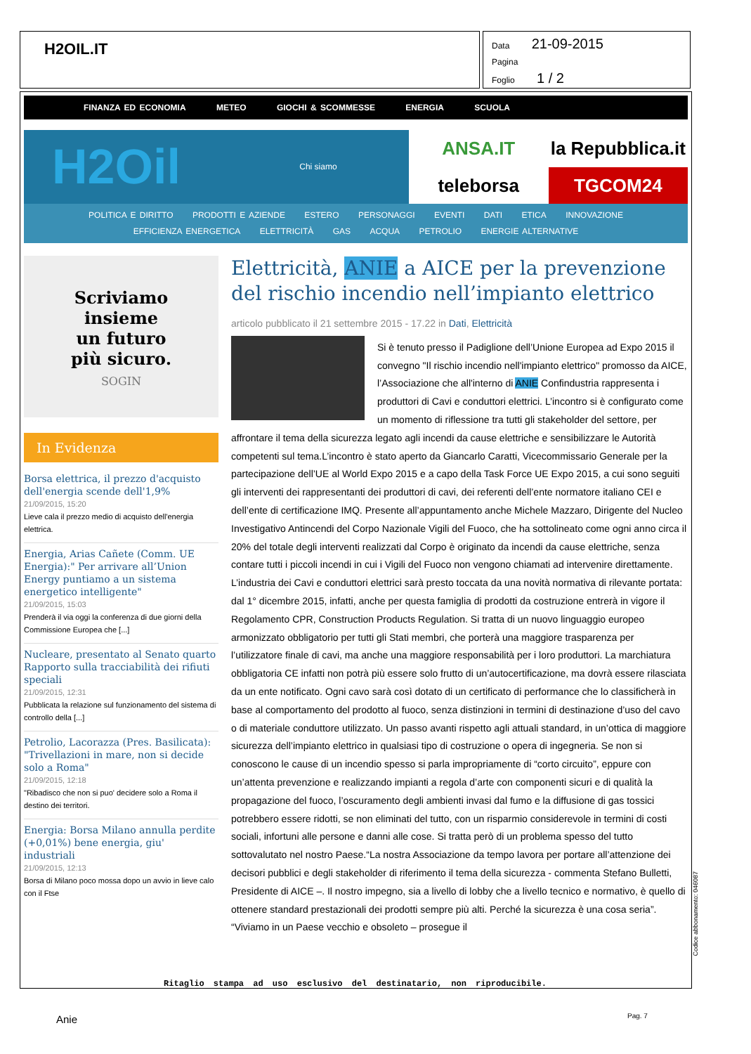H2OIL.IT
Data 21-09-2015
Pagina
Foglio 1 / 2
FINANZA ED ECONOMIA METEO GIOCHI & SCOMMESSE ENERGIA SCUOLA
H2Oil Chi siamo
ANSA.IT
la Repubblica.it
teleborsa
TGCOM24
POLITICA E DIRITTO PRODOTTI E AZIENDE ESTERO PERSONAGGI EVENTI DATI ETICA INNOVAZIONE
EFFICIENZA ENERGETICA ELETTRICITÀ GAS ACQUA PETROLIO ENERGIE ALTERNATIVE
Scriviamo
insieme
un futuro
più sicuro.
SOGIN
In Evidenza
Borsa elettrica, il prezzo d'acquisto dell'energia scende dell'1,9%
21/09/2015, 15:20
Lieve cala il prezzo medio di acquisto dell'energia elettrica.
Energia, Arias Cañete (Comm. UE Energia):" Per arrivare all’Union Energy puntiamo a un sistema energetico intelligente"
21/09/2015, 15:03
Prenderà il via oggi la conferenza di due giorni della Commissione Europea che [...]
Nucleare, presentato al Senato quarto Rapporto sulla tracciabilità dei rifiuti speciali
21/09/2015, 12:31
Pubblicata la relazione sul funzionamento del sistema di controllo della [...]
Petrolio, Lacorazza (Pres. Basilicata): "Trivellazioni in mare, non si decide solo a Roma"
21/09/2015, 12:18
"Ribadisco che non si puo' decidere solo a Roma il destino dei territori.
Energia: Borsa Milano annulla perdite (+0,01%) bene energia, giu' industriali
21/09/2015, 12:13
Borsa di Milano poco mossa dopo un avvio in lieve calo con il Ftse
Elettricità, ANIE a AICE per la prevenzione del rischio incendio nell’impianto elettrico
articolo pubblicato il 21 settembre 2015 - 17.22 in Dati, Elettricità
Si è tenuto presso il Padiglione dell’Unione Europea ad Expo 2015 il convegno "Il rischio incendio nell'impianto elettrico" promosso da AICE, l’Associazione che all'interno di ANIE Confindustria rappresenta i produttori di Cavi e conduttori elettrici. L’incontro si è configurato come un momento di riflessione tra tutti gli stakeholder del settore, per affrontare il tema della sicurezza legato agli incendi da cause elettriche e sensibilizzare le Autorità competenti sul tema.L’incontro è stato aperto da Giancarlo Caratti, Vicecommissario Generale per la partecipazione dell’UE al World Expo 2015 e a capo della Task Force UE Expo 2015, a cui sono seguiti gli interventi dei rappresentanti dei produttori di cavi, dei referenti dell’ente normatore italiano CEI e dell’ente di certificazione IMQ. Presente all’appuntamento anche Michele Mazzaro, Dirigente del Nucleo Investigativo Antincendi del Corpo Nazionale Vigili del Fuoco, che ha sottolineato come ogni anno circa il 20% del totale degli interventi realizzati dal Corpo è originato da incendi da cause elettriche, senza contare tutti i piccoli incendi in cui i Vigili del Fuoco non vengono chiamati ad intervenire direttamente. L’industria dei Cavi e conduttori elettrici sarà presto toccata da una novità normativa di rilevante portata: dal 1° dicembre 2015, infatti, anche per questa famiglia di prodotti da costruzione entrerà in vigore il Regolamento CPR, Construction Products Regulation. Si tratta di un nuovo linguaggio europeo armonizzato obbligatorio per tutti gli Stati membri, che porterà una maggiore trasparenza per l’utilizzatore finale di cavi, ma anche una maggiore responsabilità per i loro produttori. La marchiatura obbligatoria CE infatti non potrà più essere solo frutto di un’autocertificazione, ma dovrà essere rilasciata da un ente notificato. Ogni cavo sarà così dotato di un certificato di performance che lo classificherà in base al comportamento del prodotto al fuoco, senza distinzioni in termini di destinazione d’uso del cavo o di materiale conduttore utilizzato. Un passo avanti rispetto agli attuali standard, in un’ottica di maggiore sicurezza dell’impianto elettrico in qualsiasi tipo di costruzione o opera di ingegneria. Se non si conoscono le cause di un incendio spesso si parla impropriamente di “corto circuito”, eppure con un’attenta prevenzione e realizzando impianti a regola d’arte con componenti sicuri e di qualità la propagazione del fuoco, l’oscuramento degli ambienti invasi dal fumo e la diffusione di gas tossici potrebbero essere ridotti, se non eliminati del tutto, con un risparmio considerevole in termini di costi sociali, infortuni alle persone e danni alle cose. Si tratta però di un problema spesso del tutto sottovalutato nel nostro Paese.“La nostra Associazione da tempo lavora per portare all’attenzione dei decisori pubblici e degli stakeholder di riferimento il tema della sicurezza - commenta Stefano Bulletti, Presidente di AICE –. Il nostro impegno, sia a livello di lobby che a livello tecnico e normativo, è quello di ottenere standard prestazionali dei prodotti sempre più alti. Perché la sicurezza è una cosa seria”. “Viviamo in un Paese vecchio e obsoleto – prosegue il
Ritaglio stampa ad uso esclusivo del destinatario, non riproducibile.
Codice abbonamento: 046087
Anie Pag. 7